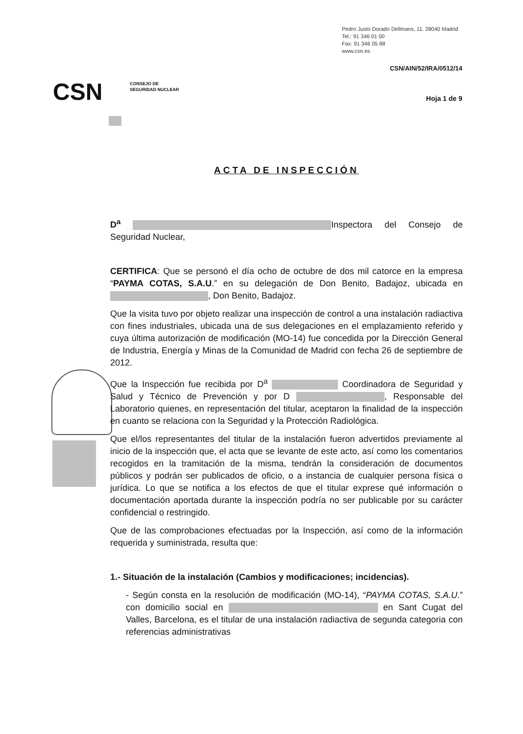Pedro Justo Dorado Dellmans, 11. 28040 Madrid
Tel.: 91 346 01 00
Fax: 91 346 05 88
www.csn.es
CSN/AIN/52/IRA/0512/14
CSN
CONSEJO DE
SEGURIDAD NUCLEAR
Hoja 1 de 9
ACTA DE INSPECCIÓN
D<sup>a</sup> Inspectora del Consejo de Seguridad Nuclear,
CERTIFICA: Que se personó el día ocho de octubre de dos mil catorce en la empresa “PAYMA COTAS, S.A.U.” en su delegación de Don Benito, Badajoz, ubicada en , Don Benito, Badajoz.
Que la visita tuvo por objeto realizar una inspección de control a una instalación radiactiva con fines industriales, ubicada una de sus delegaciones en el emplazamiento referido y cuya última autorización de modificación (MO-14) fue concedida por la Dirección General de Industria, Energía y Minas de la Comunidad de Madrid con fecha 26 de septiembre de 2012.
Que la Inspección fue recibida por D<sup>a</sup> Coordinadora de Seguridad y Salud y Técnico de Prevención y por D , Responsable del Laboratorio quienes, en representación del titular, aceptaron la finalidad de la inspección en cuanto se relaciona con la Seguridad y la Protección Radiológica.
Que el/los representantes del titular de la instalación fueron advertidos previamente al inicio de la inspección que, el acta que se levante de este acto, así como los comentarios recogidos en la tramitación de la misma, tendrán la consideración de documentos públicos y podrán ser publicados de oficio, o a instancia de cualquier persona física o jurídica. Lo que se notifica a los efectos de que el titular exprese qué información o documentación aportada durante la inspección podría no ser publicable por su carácter confidencial o restringido.
Que de las comprobaciones efectuadas por la Inspección, así como de la información requerida y suministrada, resulta que:
1.- Situación de la instalación (Cambios y modificaciones; incidencias).
- Según consta en la resolución de modificación (MO-14), “PAYMA COTAS, S.A.U.” con domicilio social en en Sant Cugat del Valles, Barcelona, es el titular de una instalación radiactiva de segunda categoria con referencias administrativas